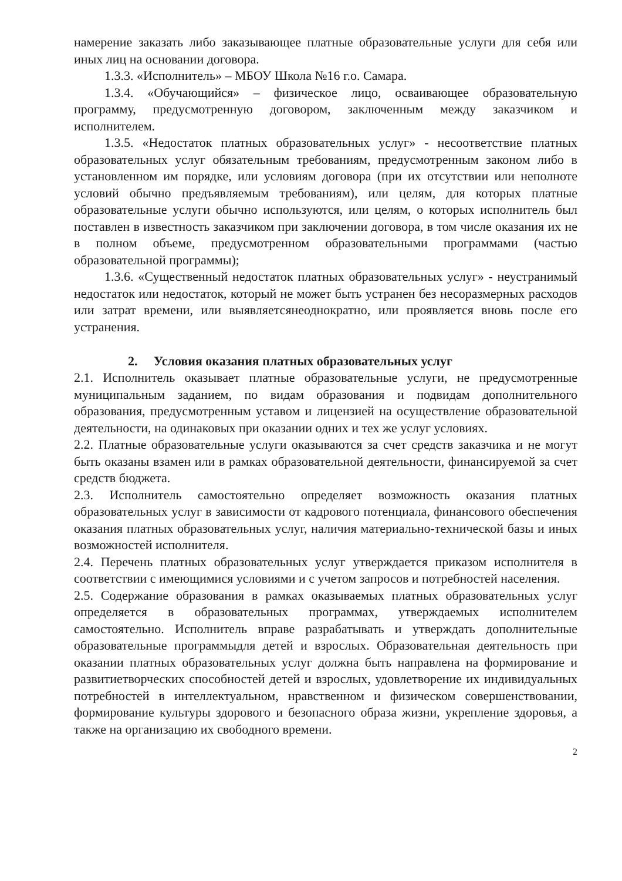намерение заказать либо заказывающее платные образовательные услуги для себя или иных лиц на основании договора.
1.3.3. «Исполнитель» – МБОУ Школа №16 г.о. Самара.
1.3.4. «Обучающийся» – физическое лицо, осваивающее образовательную программу, предусмотренную договором, заключенным между заказчиком и исполнителем.
1.3.5. «Недостаток платных образовательных услуг» - несоответствие платных образовательных услуг обязательным требованиям, предусмотренным законом либо в установленном им порядке, или условиям договора (при их отсутствии или неполноте условий обычно предъявляемым требованиям), или целям, для которых платные образовательные услуги обычно используются, или целям, о которых исполнитель был поставлен в известность заказчиком при заключении договора, в том числе оказания их не в полном объеме, предусмотренном образовательными программами (частью образовательной программы);
1.3.6. «Существенный недостаток платных образовательных услуг» - неустранимый недостаток или недостаток, который не может быть устранен без несоразмерных расходов или затрат времени, или выявляетсянеоднократно, или проявляется вновь после его устранения.
2. Условия оказания платных образовательных услуг
2.1. Исполнитель оказывает платные образовательные услуги, не предусмотренные муниципальным заданием, по видам образования и подвидам дополнительного образования, предусмотренным уставом и лицензией на осуществление образовательной деятельности, на одинаковых при оказании одних и тех же услуг условиях.
2.2. Платные образовательные услуги оказываются за счет средств заказчика и не могут быть оказаны взамен или в рамках образовательной деятельности, финансируемой за счет средств бюджета.
2.3. Исполнитель самостоятельно определяет возможность оказания платных образовательных услуг в зависимости от кадрового потенциала, финансового обеспечения оказания платных образовательных услуг, наличия материально-технической базы и иных возможностей исполнителя.
2.4. Перечень платных образовательных услуг утверждается приказом исполнителя в соответствии с имеющимися условиями и с учетом запросов и потребностей населения.
2.5. Содержание образования в рамках оказываемых платных образовательных услуг определяется в образовательных программах, утверждаемых исполнителем самостоятельно. Исполнитель вправе разрабатывать и утверждать дополнительные образовательные программыдля детей и взрослых. Образовательная деятельность при оказании платных образовательных услуг должна быть направлена на формирование и развитиетворческих способностей детей и взрослых, удовлетворение их индивидуальных потребностей в интеллектуальном, нравственном и физическом совершенствовании, формирование культуры здорового и безопасного образа жизни, укрепление здоровья, а также на организацию их свободного времени.
2